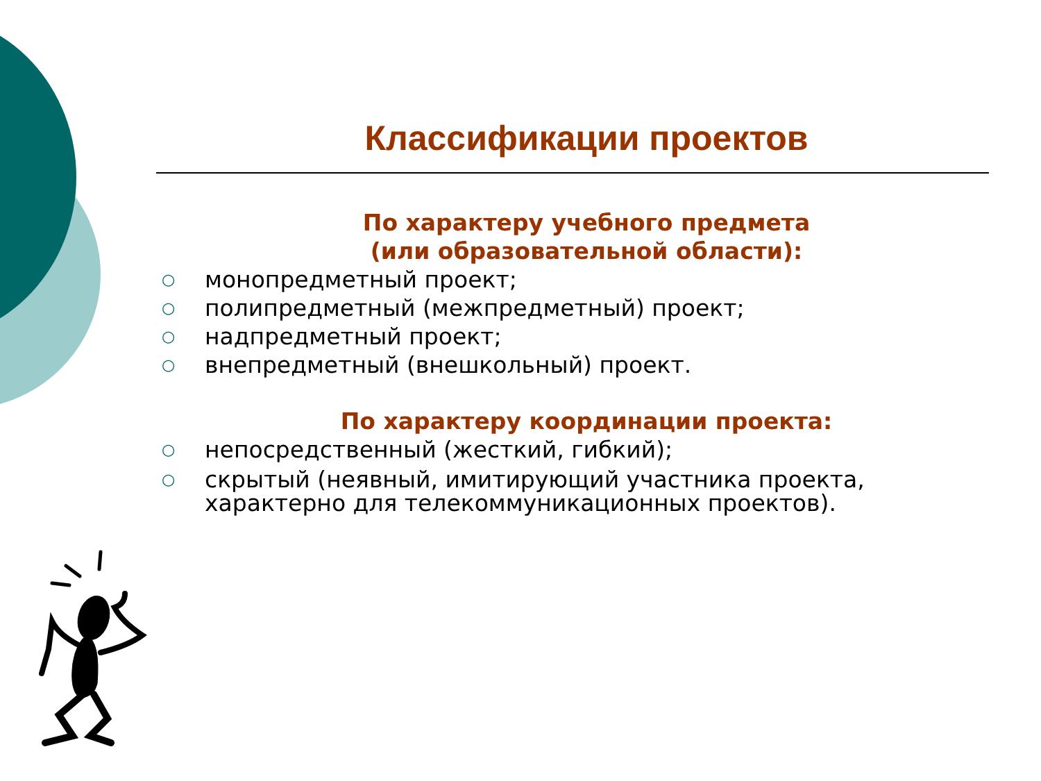Классификации проектов
По характеру учебного предмета
(или образовательной области):
○ монопредметный проект;
○ полипредметный (межпредметный) проект;
○ надпредметный проект;
○ внепредметный (внешкольный) проект.
По характеру координации проекта:
○ непосредственный (жесткий, гибкий);
○ скрытый (неявный, имитирующий участника проекта, характерно для телекоммуникационных проектов).